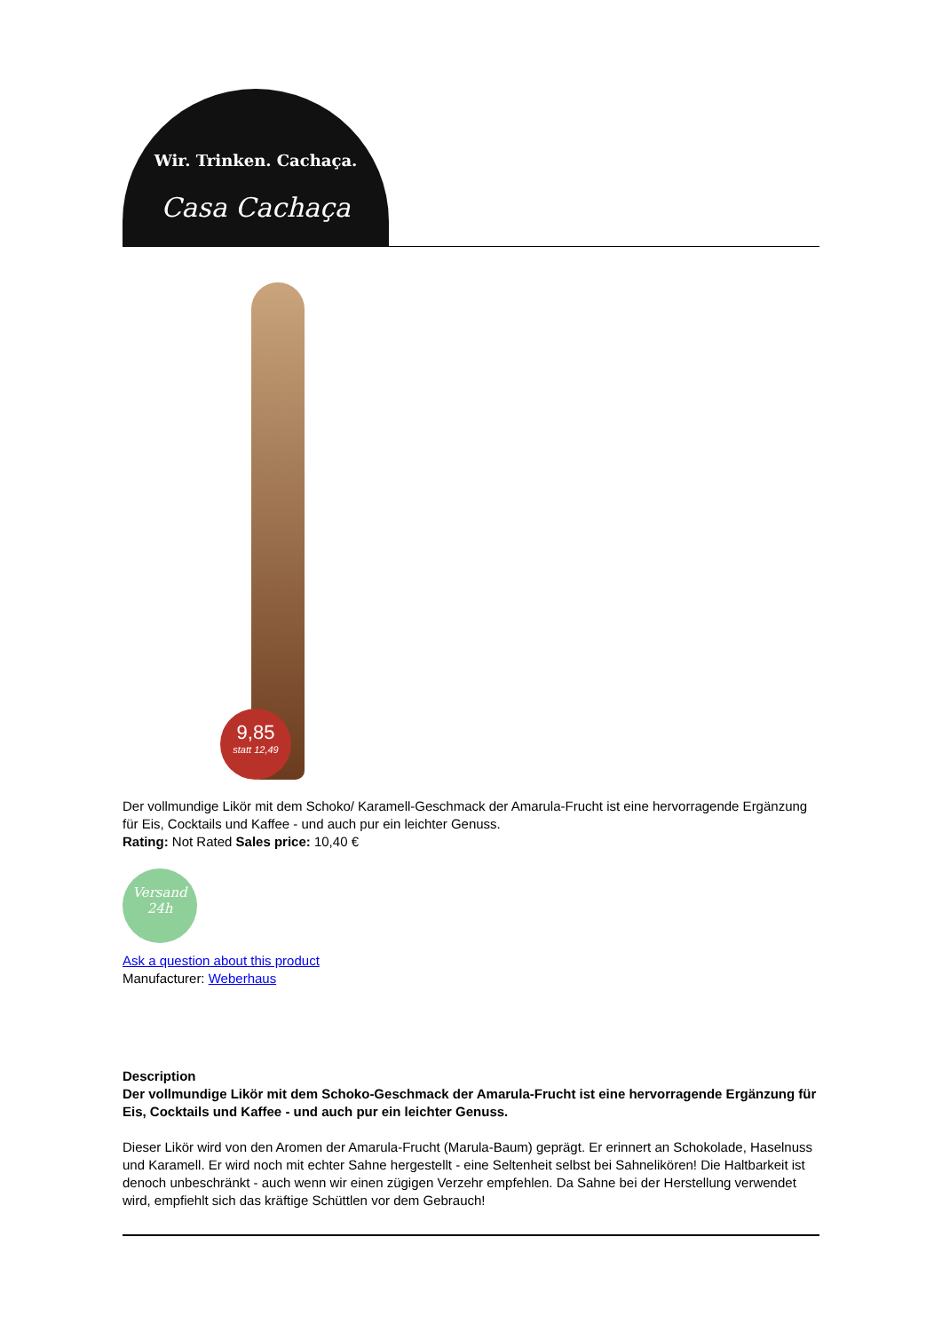Wir. Trinken. Cachaça.
Casa Cachaça
9,85
statt 12,49
Der vollmundige Likör mit dem Schoko/ Karamell-Geschmack der Amarula-Frucht ist eine hervorragende Ergänzung für Eis, Cocktails und Kaffee - und auch pur ein leichter Genuss.
Rating: Not Rated Sales price: 10,40 €
Versand
24h
Ask a question about this product
Manufacturer: Weberhaus
Description
Der vollmundige Likör mit dem Schoko-Geschmack der Amarula-Frucht ist eine hervorragende Ergänzung für Eis, Cocktails und Kaffee - und auch pur ein leichter Genuss.
Dieser Likör wird von den Aromen der Amarula-Frucht (Marula-Baum) geprägt. Er erinnert an Schokolade, Haselnuss und Karamell. Er wird noch mit echter Sahne hergestellt - eine Seltenheit selbst bei Sahnelikören! Die Haltbarkeit ist denoch unbeschränkt - auch wenn wir einen zügigen Verzehr empfehlen. Da Sahne bei der Herstellung verwendet wird, empfiehlt sich das kräftige Schüttlen vor dem Gebrauch!